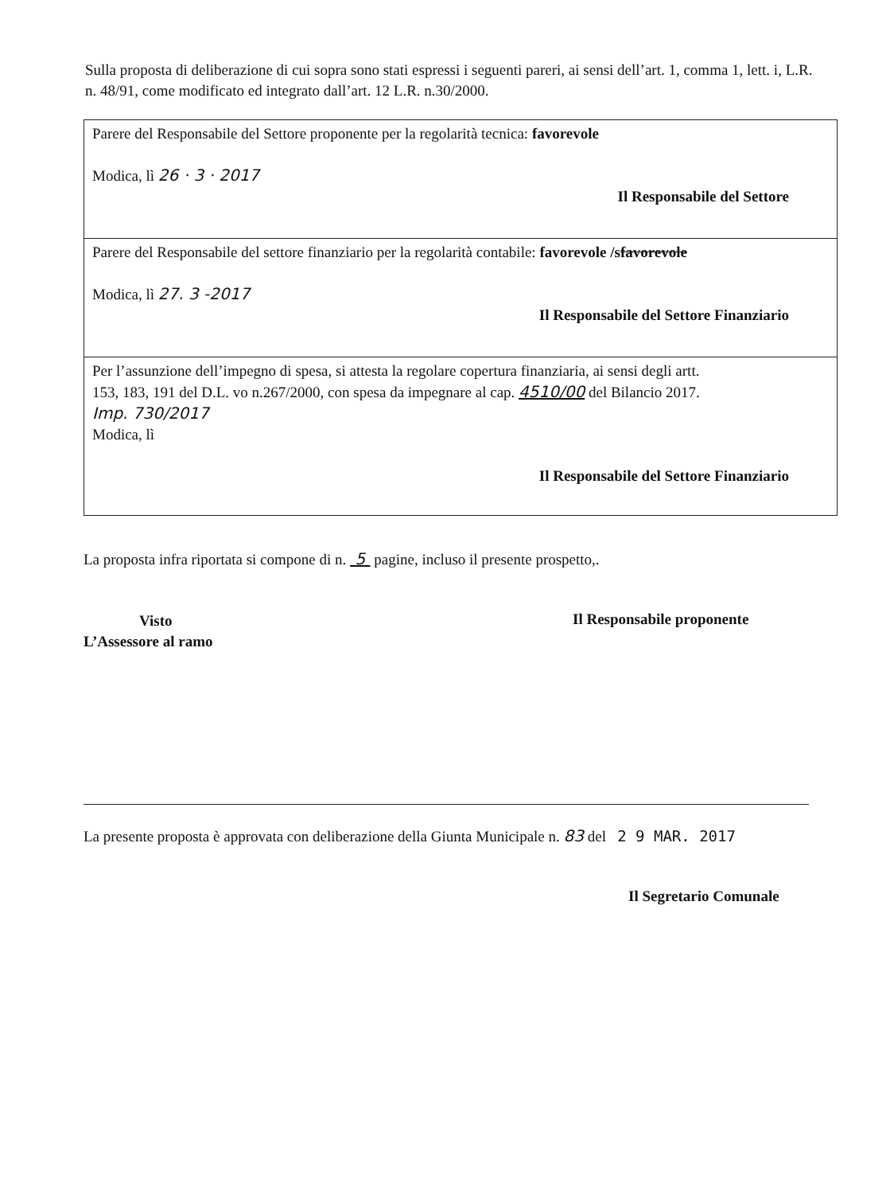Sulla proposta di deliberazione di cui sopra sono stati espressi i seguenti pareri, ai sensi dell’art. 1, comma 1, lett. i, L.R. n. 48/91, come modificato ed integrato dall’art. 12 L.R. n.30/2000.
| Parere del Responsabile del Settore proponente per la regolarità tecnica: favorevole Modica, lì 26 · 3 · 2017 Il Responsabile del Settore |
| Parere del Responsabile del settore finanziario per la regolarità contabile: favorevole /s favorevole Modica, lì 27. 3 -2017 Il Responsabile del Settore Finanziario |
| Per l’assunzione dell’impegno di spesa, si attesta la regolare copertura finanziaria, ai sensi degli artt. 153, 183, 191 del D.L. vo n.267/2000, con spesa da impegnare al cap. 4510/00 del Bilancio 2017. Imp. 730/2017 Modica, lì Il Responsabile del Settore Finanziario |
La proposta infra riportata si compone di n. 5 pagine, incluso il presente prospetto,.
Visto
L’Assessore al ramo
Il Responsabile proponente
La presente proposta è approvata con deliberazione della Giunta Municipale n. 83 del 2 9 MAR. 2017
Il Segretario Comunale